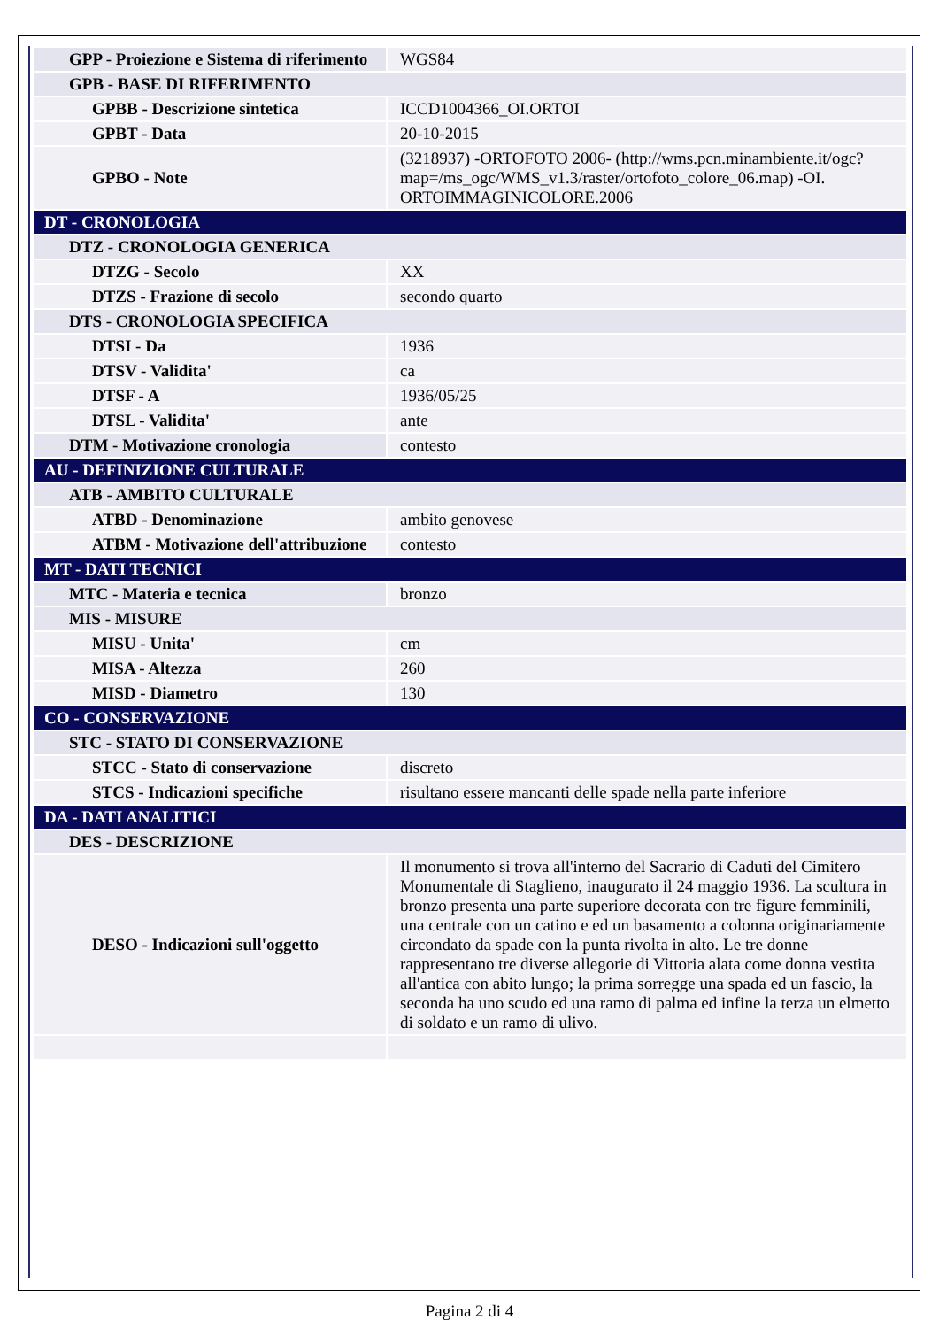| GPP - Proiezione e Sistema di riferimento | WGS84 |
| GPB - BASE DI RIFERIMENTO | |
| GPBB - Descrizione sintetica | ICCD1004366_OI.ORTOI |
| GPBT - Data | 20-10-2015 |
| GPBO - Note | (3218937) -ORTOFOTO 2006- (http://wms.pcn.minambiente.it/ogc?map=/ms_ogc/WMS_v1.3/raster/ortofoto_colore_06.map) -OI. ORTOIMMAGINICOLORE.2006 |
| DT - CRONOLOGIA | |
| DTZ - CRONOLOGIA GENERICA | |
| DTZG - Secolo | XX |
| DTZS - Frazione di secolo | secondo quarto |
| DTS - CRONOLOGIA SPECIFICA | |
| DTSI - Da | 1936 |
| DTSV - Validita' | ca |
| DTSF - A | 1936/05/25 |
| DTSL - Validita' | ante |
| DTM - Motivazione cronologia | contesto |
| AU - DEFINIZIONE CULTURALE | |
| ATB - AMBITO CULTURALE | |
| ATBD - Denominazione | ambito genovese |
| ATBM - Motivazione dell'attribuzione | contesto |
| MT - DATI TECNICI | |
| MTC - Materia e tecnica | bronzo |
| MIS - MISURE | |
| MISU - Unita' | cm |
| MISA - Altezza | 260 |
| MISD - Diametro | 130 |
| CO - CONSERVAZIONE | |
| STC - STATO DI CONSERVAZIONE | |
| STCC - Stato di conservazione | discreto |
| STCS - Indicazioni specifiche | risultano essere mancanti delle spade nella parte inferiore |
| DA - DATI ANALITICI | |
| DES - DESCRIZIONE | |
| DESO - Indicazioni sull'oggetto | Il monumento si trova all'interno del Sacrario di Caduti del Cimitero Monumentale di Staglieno, inaugurato il 24 maggio 1936. La scultura in bronzo presenta una parte superiore decorata con tre figure femminili, una centrale con un catino e ed un basamento a colonna originariamente circondato da spade con la punta rivolta in alto. Le tre donne rappresentano tre diverse allegorie di Vittoria alata come donna vestita all'antica con abito lungo; la prima sorregge una spada ed un fascio, la seconda ha uno scudo ed una ramo di palma ed infine la terza un elmetto di soldato e un ramo di ulivo. |
Pagina 2 di 4